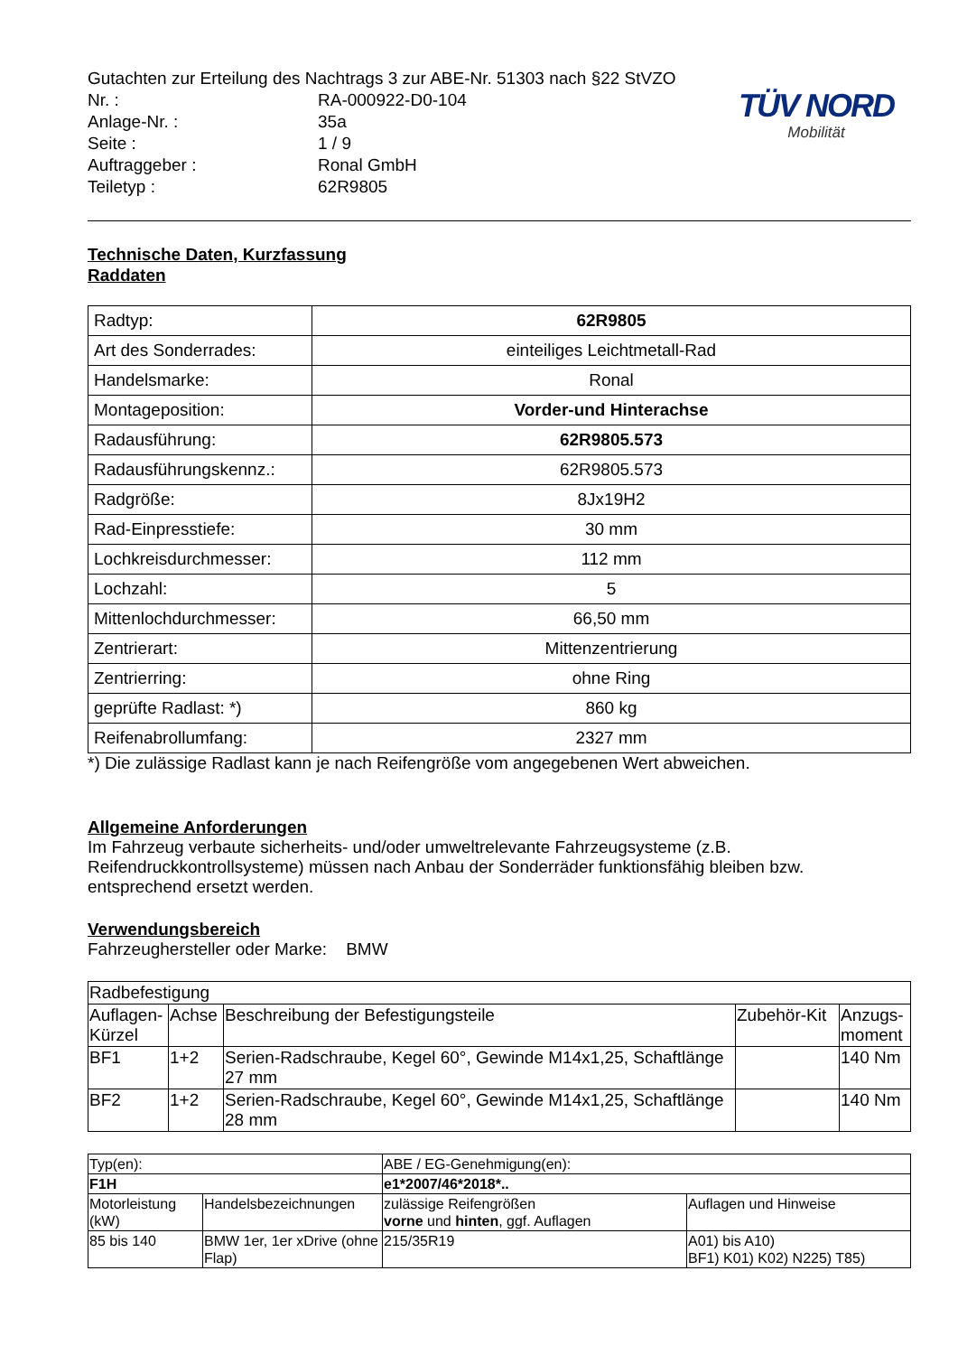Gutachten zur Erteilung des Nachtrags 3 zur ABE-Nr. 51303 nach §22 StVZO
| Nr. : | RA-000922-D0-104 |
| Anlage-Nr. : | 35a |
| Seite : | 1 / 9 |
| Auftraggeber : | Ronal GmbH |
| Teiletyp : | 62R9805 |
TÜV NORD
Mobilität
Technische Daten, Kurzfassung
Raddaten
| Radtyp: | 62R9805 |
| Art des Sonderrades: | einteiliges Leichtmetall-Rad |
| Handelsmarke: | Ronal |
| Montageposition: | Vorder-und Hinterachse |
| Radausführung: | 62R9805.573 |
| Radausführungskennz.: | 62R9805.573 |
| Radgröße: | 8Jx19H2 |
| Rad-Einpresstiefe: | 30 mm |
| Lochkreisdurchmesser: | 112 mm |
| Lochzahl: | 5 |
| Mittenlochdurchmesser: | 66,50 mm |
| Zentrierart: | Mittenzentrierung |
| Zentrierring: | ohne Ring |
| geprüfte Radlast: *) | 860 kg |
| Reifenabrollumfang: | 2327 mm |
*) Die zulässige Radlast kann je nach Reifengröße vom angegebenen Wert abweichen.
Allgemeine Anforderungen
Im Fahrzeug verbaute sicherheits- und/oder umweltrelevante Fahrzeugsysteme (z.B. Reifendruckkontrollsysteme) müssen nach Anbau der Sonderräder funktionsfähig bleiben bzw. entsprechend ersetzt werden.
Verwendungsbereich
Fahrzeughersteller oder Marke: BMW
| Radbefestigung | | | | |
| Auflagen-Kürzel | Achse | Beschreibung der Befestigungsteile | Zubehör-Kit | Anzugs-moment |
| BF1 | 1+2 | Serien-Radschraube, Kegel 60°, Gewinde M14x1,25, Schaftlänge 27 mm | | 140 Nm |
| BF2 | 1+2 | Serien-Radschraube, Kegel 60°, Gewinde M14x1,25, Schaftlänge 28 mm | | 140 Nm |
| Typ(en): | | ABE / EG-Genehmigung(en): | |
| F1H | | e1*2007/46*2018*.. | |
| Motorleistung (kW) | Handelsbezeichnungen | zulässige Reifengrößen vorne und hinten , ggf. Auflagen | Auflagen und Hinweise |
| 85 bis 140 | BMW 1er, 1er xDrive (ohne Flap) | 215/35R19 | A01) bis A10) BF1) K01) K02) N225) T85) |